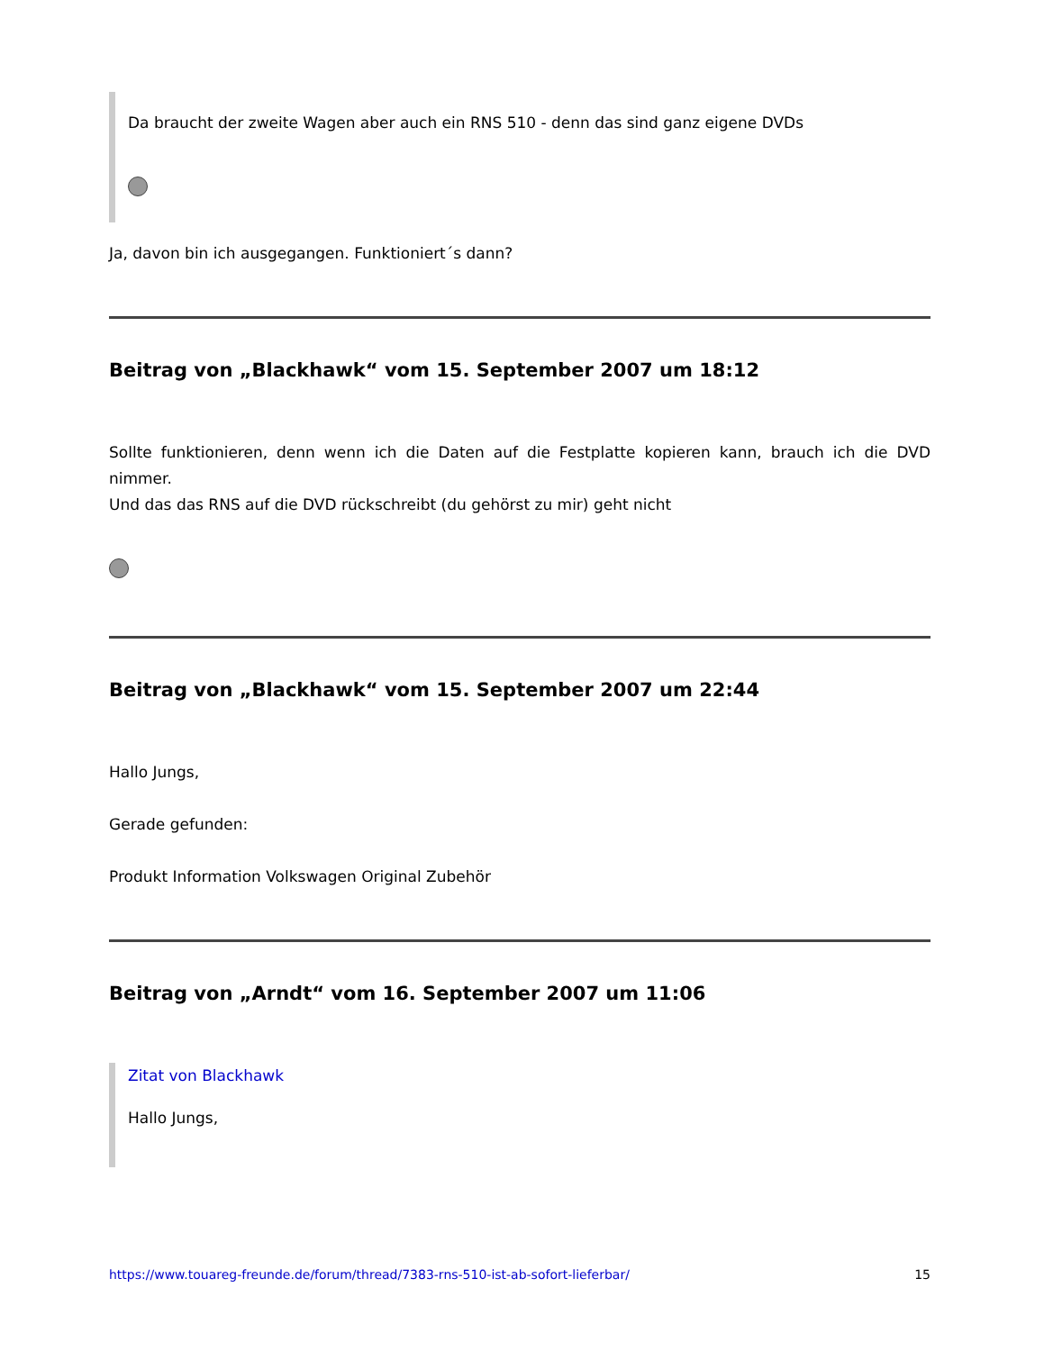Da braucht der zweite Wagen aber auch ein RNS 510 - denn das sind ganz eigene DVDs
Ja, davon bin ich ausgegangen. Funktioniert´s dann?
Beitrag von „Blackhawk“ vom 15. September 2007 um 18:12
Sollte funktionieren, denn wenn ich die Daten auf die Festplatte kopieren kann, brauch ich die DVD nimmer.
Und das das RNS auf die DVD rückschreibt (du gehörst zu mir) geht nicht
Beitrag von „Blackhawk“ vom 15. September 2007 um 22:44
Hallo Jungs,
Gerade gefunden:
Produkt Information Volkswagen Original Zubehör
Beitrag von „Arndt“ vom 16. September 2007 um 11:06
Zitat von Blackhawk
Hallo Jungs,
https://www.touareg-freunde.de/forum/thread/7383-rns-510-ist-ab-sofort-lieferbar/ 15